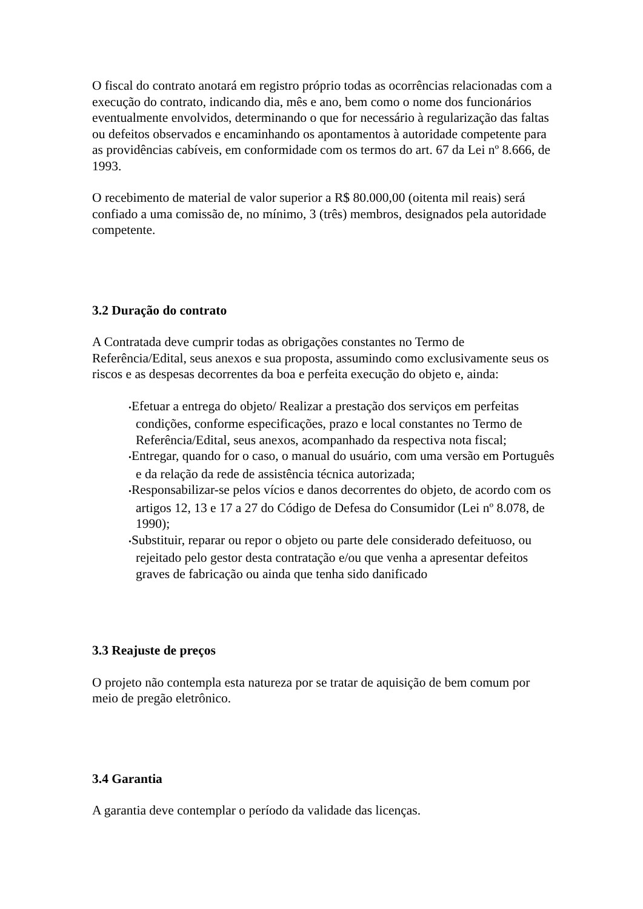O fiscal do contrato anotará em registro próprio todas as ocorrências relacionadas com a execução do contrato, indicando dia, mês e ano, bem como o nome dos funcionários eventualmente envolvidos, determinando o que for necessário à regularização das faltas ou defeitos observados e encaminhando os apontamentos à autoridade competente para as providências cabíveis, em conformidade com os termos do art. 67 da Lei nº 8.666, de 1993.
O recebimento de material de valor superior a R$ 80.000,00 (oitenta mil reais) será confiado a uma comissão de, no mínimo, 3 (três) membros, designados pela autoridade competente.
3.2 Duração do contrato
A Contratada deve cumprir todas as obrigações constantes no Termo de Referência/Edital, seus anexos e sua proposta, assumindo como exclusivamente seus os riscos e as despesas decorrentes da boa e perfeita execução do objeto e, ainda:
•Efetuar a entrega do objeto/ Realizar a prestação dos serviços em perfeitas condições, conforme especificações, prazo e local constantes no Termo de Referência/Edital, seus anexos, acompanhado da respectiva nota fiscal;
•Entregar, quando for o caso, o manual do usuário, com uma versão em Português e da relação da rede de assistência técnica autorizada;
•Responsabilizar-se pelos vícios e danos decorrentes do objeto, de acordo com os artigos 12, 13 e 17 a 27 do Código de Defesa do Consumidor (Lei nº 8.078, de 1990);
•Substituir, reparar ou repor o objeto ou parte dele considerado defeituoso, ou rejeitado pelo gestor desta contratação e/ou que venha a apresentar defeitos graves de fabricação ou ainda que tenha sido danificado
3.3 Reajuste de preços
O projeto não contempla esta natureza por se tratar de aquisição de bem comum por meio de pregão eletrônico.
3.4 Garantia
A garantia deve contemplar o período da validade das licenças.